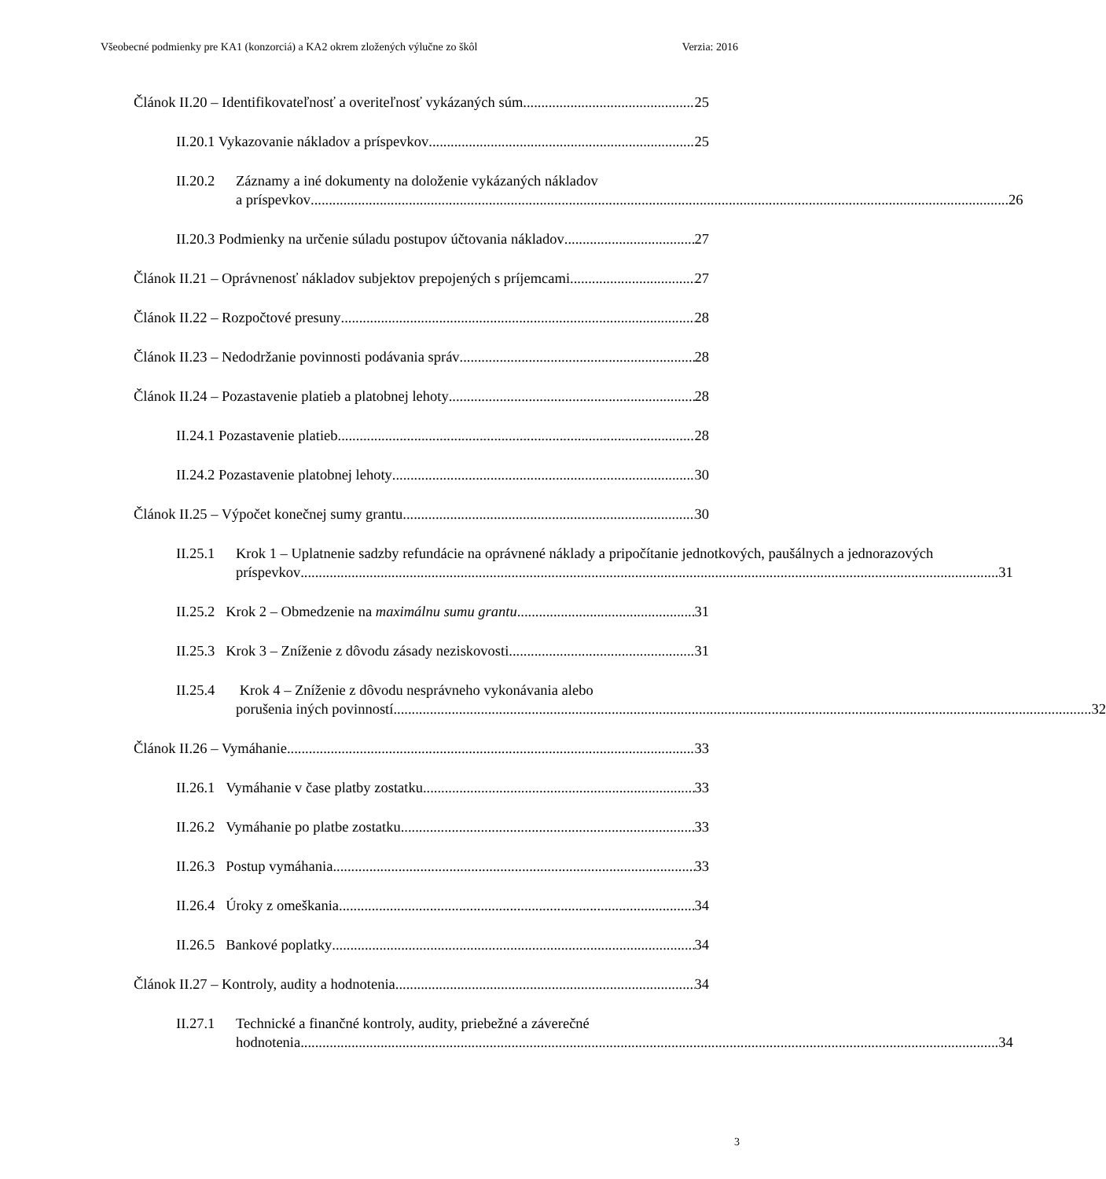Všeobecné podmienky pre KA1 (konzorciá) a KA2 okrem zložených výlučne zo škôl Verzia: 2016
Článok II.20 – Identifikovateľnosť a overiteľnosť vykázaných súm 25
II.20.1 Vykazovanie nákladov a príspevkov 25
II.20.2
Záznamy a iné dokumenty na doloženie vykázaných nákladov
a príspevkov 26
II.20.3 Podmienky na určenie súladu postupov účtovania nákladov 27
Článok II.21 – Oprávnenosť nákladov subjektov prepojených s príjemcami 27
Článok II.22 – Rozpočtové presuny 28
Článok II.23 – Nedodržanie povinnosti podávania správ 28
Článok II.24 – Pozastavenie platieb a platobnej lehoty 28
II.24.1 Pozastavenie platieb 28
II.24.2 Pozastavenie platobnej lehoty 30
Článok II.25 – Výpočet konečnej sumy grantu 30
II.25.1
Krok 1 – Uplatnenie sadzby refundácie na oprávnené náklady a pripočítanie jednotkových, paušálnych a jednorazových
príspevkov 31
II.25.2 Krok 2 – Obmedzenie na maximálnu sumu grantu 31
II.25.3 Krok 3 – Zníženie z dôvodu zásady neziskovosti 31
II.25.4
Krok 4 – Zníženie z dôvodu nesprávneho vykonávania alebo
porušenia iných povinností 32
Článok II.26 – Vymáhanie 33
II.26.1 Vymáhanie v čase platby zostatku 33
II.26.2 Vymáhanie po platbe zostatku 33
II.26.3 Postup vymáhania 33
II.26.4 Úroky z omeškania 34
II.26.5 Bankové poplatky 34
Článok II.27 – Kontroly, audity a hodnotenia 34
II.27.1
Technické a finančné kontroly, audity, priebežné a záverečné
hodnotenia 34
3